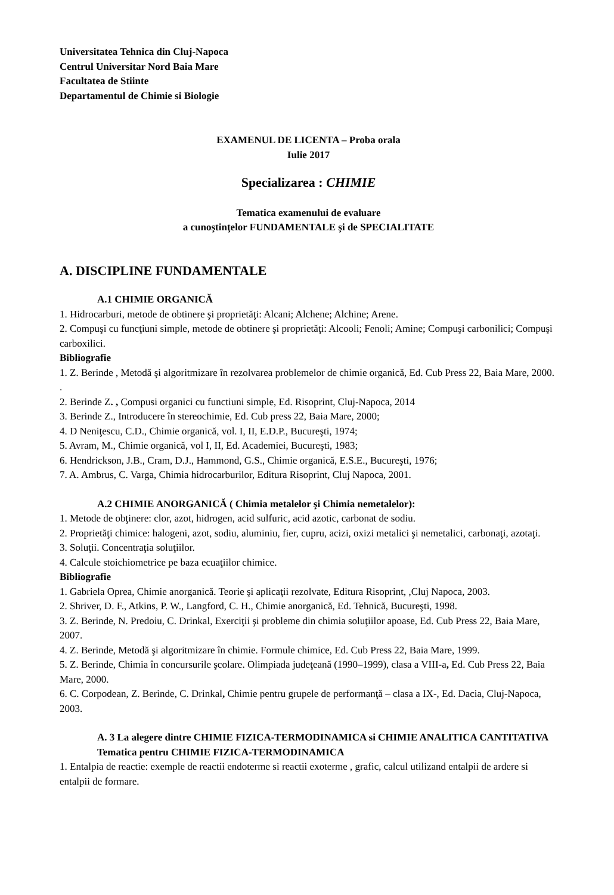Universitatea Tehnica din Cluj-Napoca
Centrul Universitar Nord Baia Mare
Facultatea de Stiinte
Departamentul de Chimie si Biologie
EXAMENUL DE LICENTA – Proba orala
Iulie 2017
Specializarea : CHIMIE
Tematica examenului de evaluare
a cunoştinţelor FUNDAMENTALE şi de SPECIALITATE
A. DISCIPLINE FUNDAMENTALE
A.1 CHIMIE ORGANICĂ
1. Hidrocarburi, metode de obtinere şi proprietăţi: Alcani; Alchene; Alchine; Arene.
2. Compuşi cu funcţiuni simple, metode de obtinere şi proprietăţi: Alcooli; Fenoli; Amine; Compuşi carbonilici; Compuşi carboxilici.
Bibliografie
1. Z. Berinde , Metodă şi algoritmizare în rezolvarea problemelor de chimie organică, Ed. Cub Press 22, Baia Mare, 2000. .
2. Berinde Z. , Compusi organici cu functiuni simple, Ed. Risoprint, Cluj-Napoca, 2014
3. Berinde Z., Introducere în stereochimie, Ed. Cub press 22, Baia Mare, 2000;
4. D Neniţescu, C.D., Chimie organică, vol. I, II, E.D.P., Bucureşti, 1974;
5. Avram, M., Chimie organică, vol I, II, Ed. Academiei, Bucureşti, 1983;
6. Hendrickson, J.B., Cram, D.J., Hammond, G.S., Chimie organică, E.S.E., Bucureşti, 1976;
7. A. Ambrus, C. Varga, Chimia hidrocarburilor, Editura Risoprint, Cluj Napoca, 2001.
A.2 CHIMIE ANORGANICĂ ( Chimia metalelor şi Chimia nemetalelor):
1. Metode de obţinere: clor, azot, hidrogen, acid sulfuric, acid azotic, carbonat de sodiu.
2. Proprietăţi chimice: halogeni, azot, sodiu, aluminiu, fier, cupru, acizi, oxizi metalici şi nemetalici, carbonaţi, azotaţi.
3. Soluţii. Concentraţia soluţiilor.
4. Calcule stoichiometrice pe baza ecuaţiilor chimice.
Bibliografie
1. Gabriela Oprea, Chimie anorganică. Teorie şi aplicaţii rezolvate, Editura Risoprint, ,Cluj Napoca, 2003.
2. Shriver, D. F., Atkins, P. W., Langford, C. H., Chimie anorganică, Ed. Tehnică, Bucureşti, 1998.
3. Z. Berinde, N. Predoiu, C. Drinkal, Exerciţii şi probleme din chimia soluţiilor apoase, Ed. Cub Press 22, Baia Mare, 2007.
4. Z. Berinde, Metodă şi algoritmizare în chimie. Formule chimice, Ed. Cub Press 22, Baia Mare, 1999.
5. Z. Berinde, Chimia în concursurile şcolare. Olimpiada judeţeană (1990–1999), clasa a VIII-a, Ed. Cub Press 22, Baia Mare, 2000.
6. C. Corpodean, Z. Berinde, C. Drinkal, Chimie pentru grupele de performanţă – clasa a IX-, Ed. Dacia, Cluj-Napoca, 2003.
A. 3 La alegere dintre CHIMIE FIZICA-TERMODINAMICA si CHIMIE ANALITICA CANTITATIVA
Tematica pentru CHIMIE FIZICA-TERMODINAMICA
1. Entalpia de reactie: exemple de reactii endoterme si reactii exoterme , grafic, calcul utilizand entalpii de ardere si entalpii de formare.